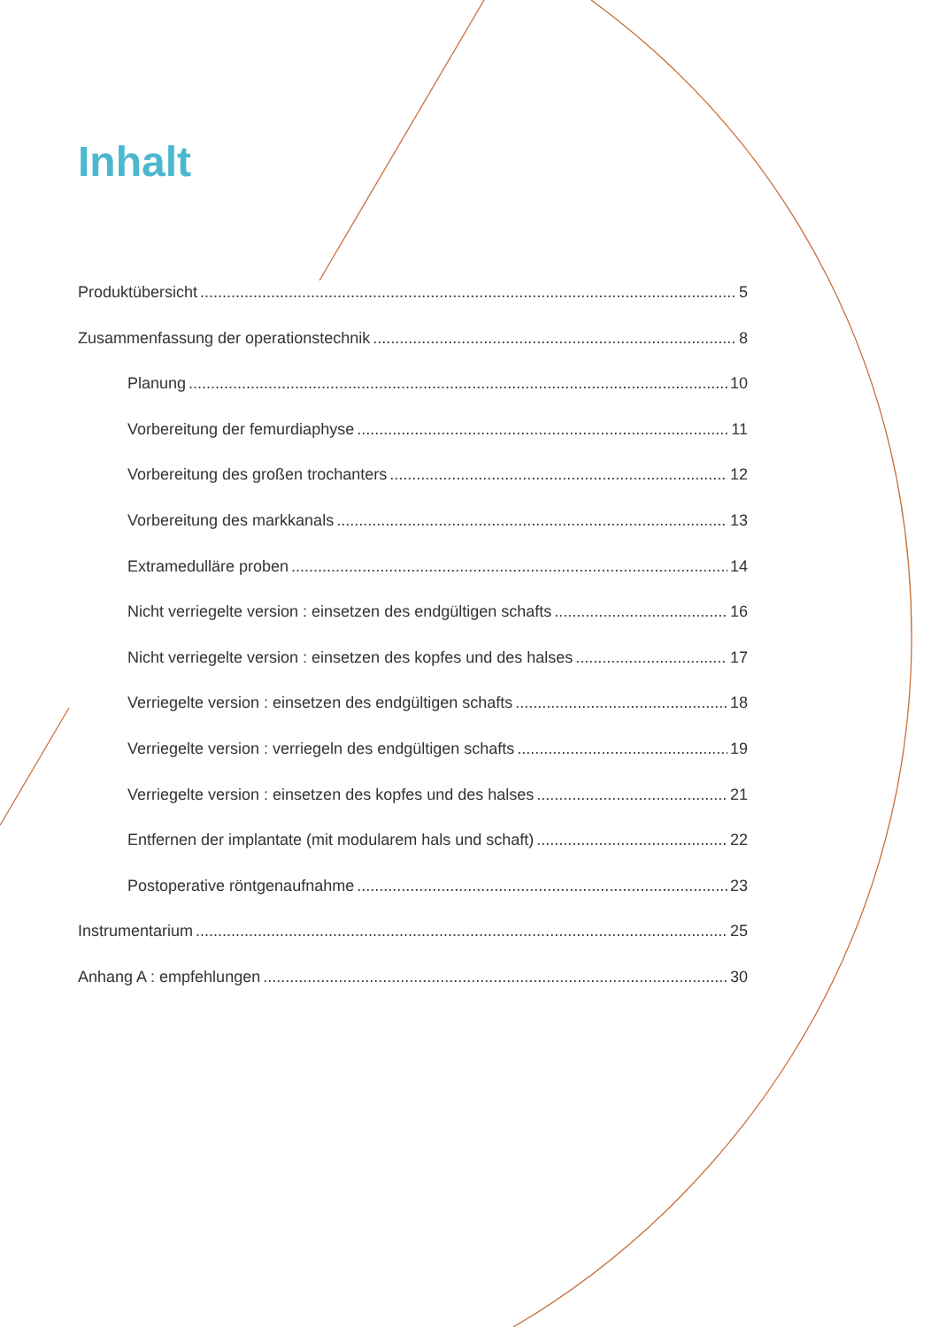Inhalt
Produktübersicht 5
Zusammenfassung der operationstechnik 8
Planung 10
Vorbereitung der femurdiaphyse 11
Vorbereitung des großen trochanters 12
Vorbereitung des markkanals 13
Extramedulläre proben 14
Nicht verriegelte version : einsetzen des endgültigen schafts 16
Nicht verriegelte version : einsetzen des kopfes und des halses 17
Verriegelte version : einsetzen des endgültigen schafts 18
Verriegelte version : verriegeln des endgültigen schafts 19
Verriegelte version : einsetzen des kopfes und des halses 21
Entfernen der implantate (mit modularem hals und schaft) 22
Postoperative röntgenaufnahme 23
Instrumentarium 25
Anhang A : empfehlungen 30